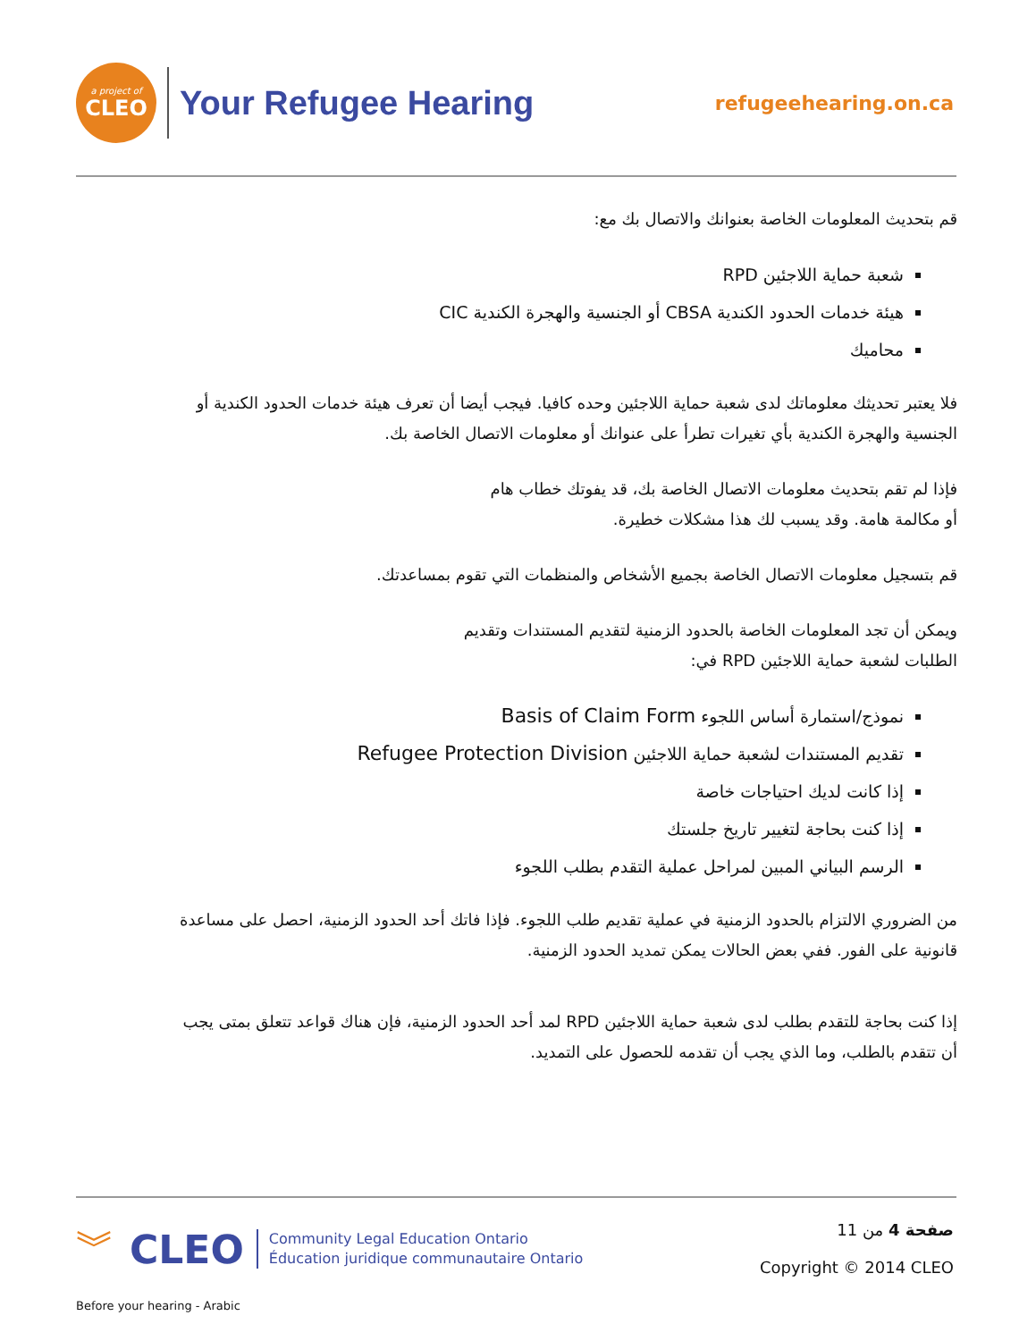a project of
CLEO
Your Refugee Hearing
refugeehearing.on.ca
قم بتحديث المعلومات الخاصة بعنوانك والاتصال بك مع:
شعبة حماية اللاجئين RPD
هيئة خدمات الحدود الكندية CBSA أو الجنسية والهجرة الكندية CIC
محاميك
فلا يعتبر تحديثك معلوماتك لدى شعبة حماية اللاجئين وحده كافيا. فيجب أيضا أن تعرف هيئة خدمات الحدود الكندية أو الجنسية والهجرة الكندية بأي تغيرات تطرأ على عنوانك أو معلومات الاتصال الخاصة بك.
فإذا لم تقم بتحديث معلومات الاتصال الخاصة بك، قد يفوتك خطاب هام
أو مكالمة هامة. وقد يسبب لك هذا مشكلات خطيرة.
قم بتسجيل معلومات الاتصال الخاصة بجميع الأشخاص والمنظمات التي تقوم بمساعدتك.
ويمكن أن تجد المعلومات الخاصة بالحدود الزمنية لتقديم المستندات وتقديم
الطلبات لشعبة حماية اللاجئين RPD في:
نموذج/استمارة أساس اللجوء Basis of Claim Form
تقديم المستندات لشعبة حماية اللاجئين Refugee Protection Division
إذا كانت لديك احتياجات خاصة
إذا كنت بحاجة لتغيير تاريخ جلستك
الرسم البياني المبين لمراحل عملية التقدم بطلب اللجوء
من الضروري الالتزام بالحدود الزمنية في عملية تقديم طلب اللجوء. فإذا فاتك أحد الحدود الزمنية، احصل على مساعدة قانونية على الفور. ففي بعض الحالات يمكن تمديد الحدود الزمنية.
إذا كنت بحاجة للتقدم بطلب لدى شعبة حماية اللاجئين RPD لمد أحد الحدود الزمنية، فإن هناك قواعد تتعلق بمتى يجب أن تتقدم بالطلب، وما الذي يجب أن تقدمه للحصول على التمديد.
︾
CLEO Community Legal Education Ontario
Éducation juridique communautaire Ontario
صفحة 4 من 11
Copyright © 2014 CLEO
Before your hearing - Arabic